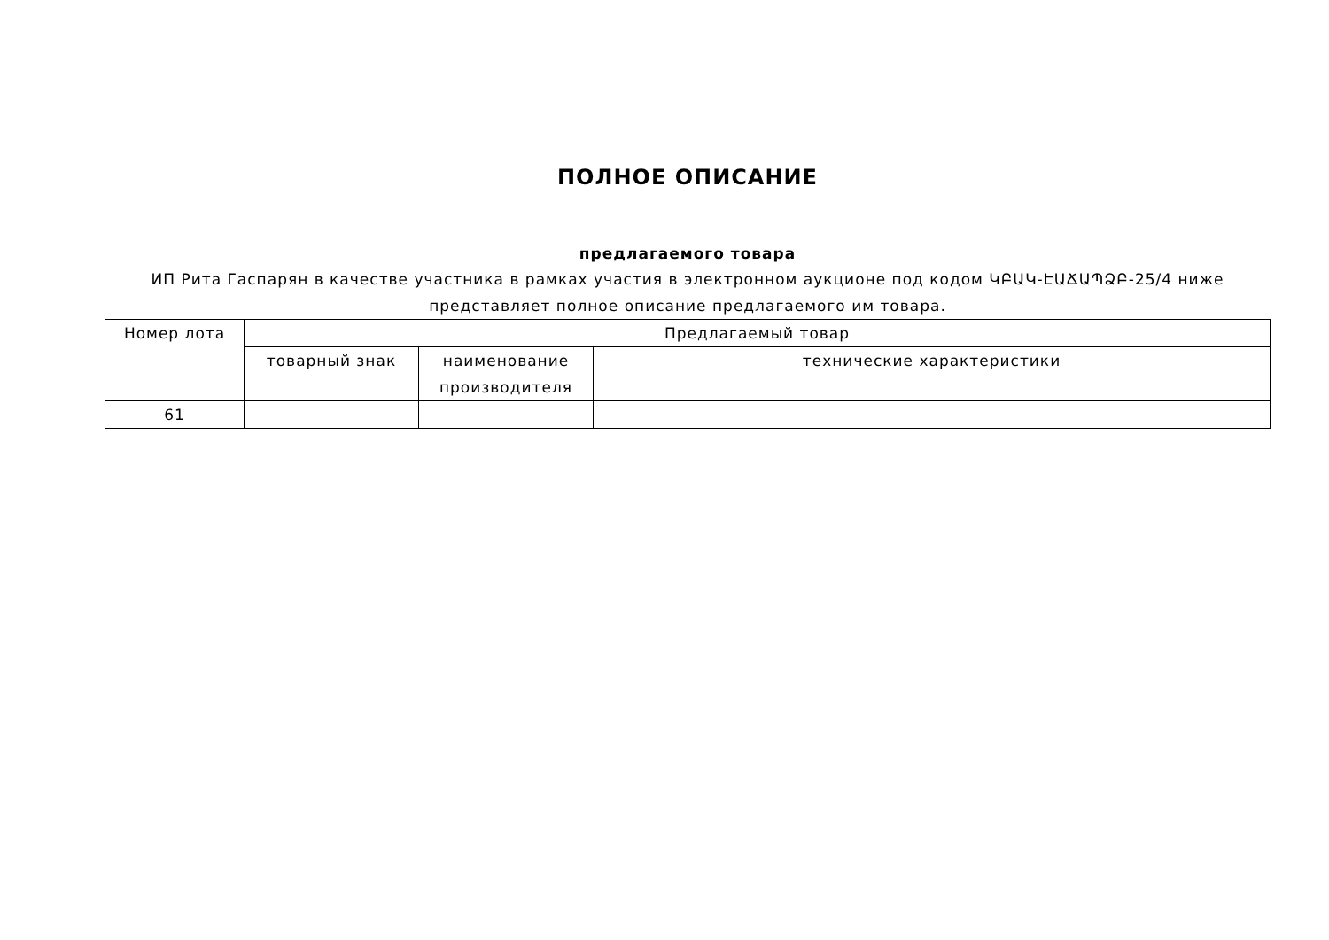ПОЛНОЕ ОПИСАНИЕ
предлагаемого товара
ИП Рита Гаспарян в качестве участника в рамках участия в электронном аукционе под кодом ԿԲԱԿ-ԷԱՃԱՊՁԲ-25/4 ниже представляет полное описание предлагаемого им товара.
| Номер лота | Предлагаемый товар | | |
| --- | --- | --- | --- |
| | товарный знак | наименование производителя | технические характеристики |
| 61 | | | |